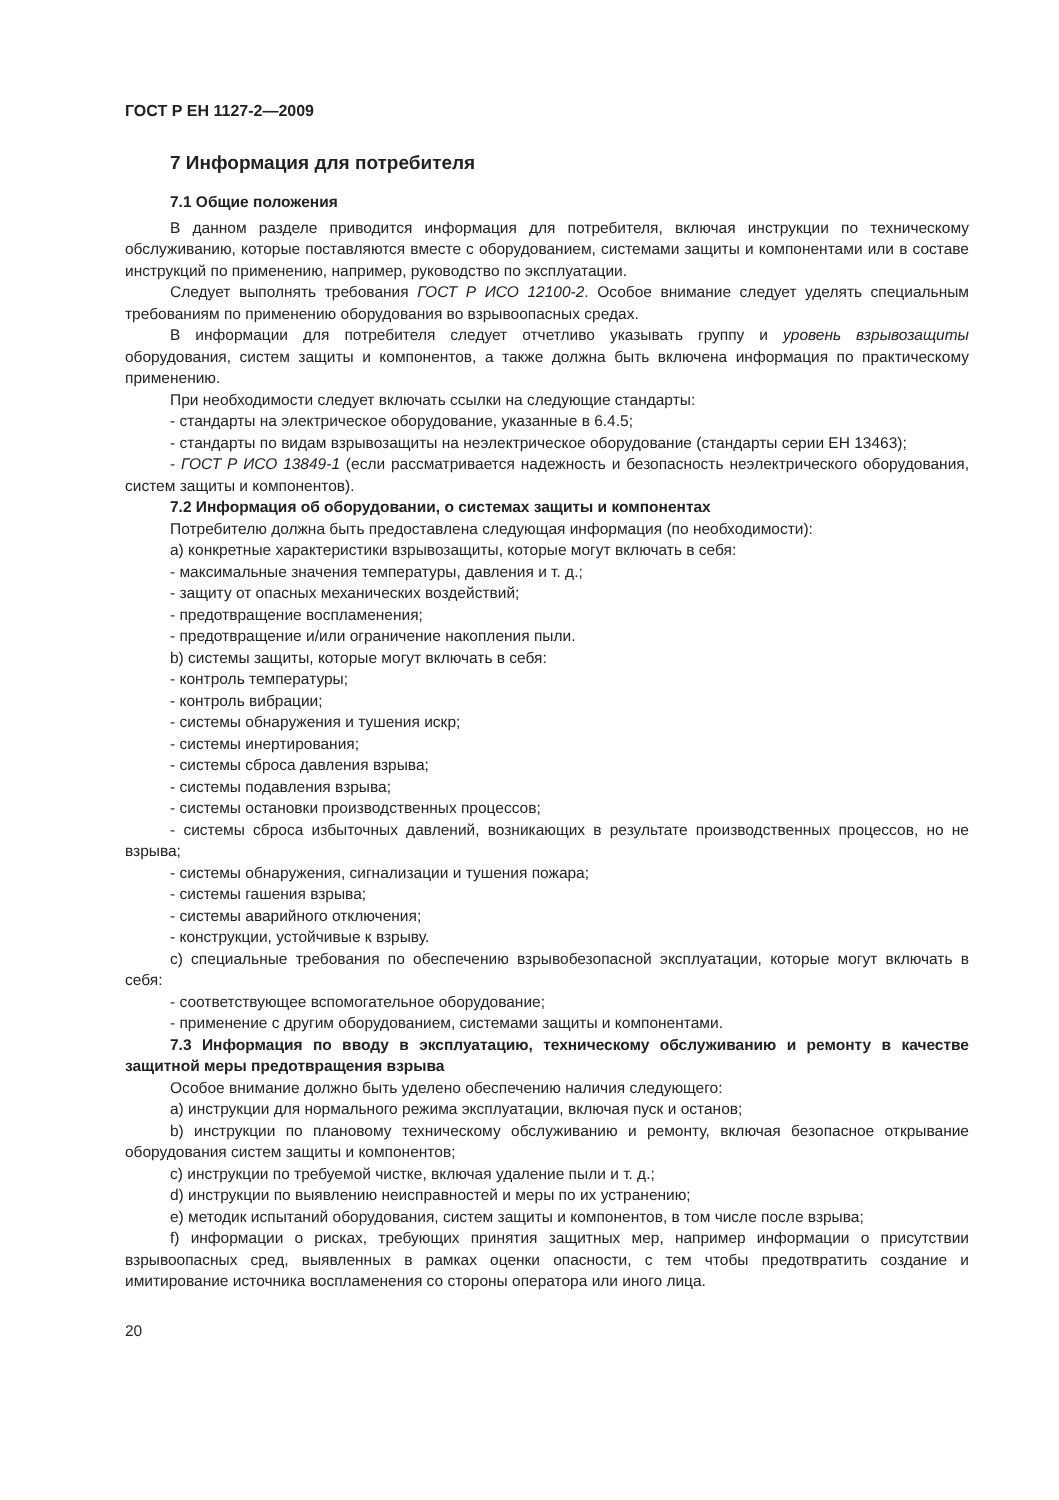ГОСТ Р ЕН 1127-2—2009
7 Информация для потребителя
7.1 Общие положения
В данном разделе приводится информация для потребителя, включая инструкции по техническому обслуживанию, которые поставляются вместе с оборудованием, системами защиты и компонентами или в составе инструкций по применению, например, руководство по эксплуатации.
Следует выполнять требования ГОСТ Р ИСО 12100-2. Особое внимание следует уделять специальным требованиям по применению оборудования во взрывоопасных средах.
В информации для потребителя следует отчетливо указывать группу и уровень взрывозащиты оборудования, систем защиты и компонентов, а также должна быть включена информация по практическому применению.
При необходимости следует включать ссылки на следующие стандарты:
- стандарты на электрическое оборудование, указанные в 6.4.5;
- стандарты по видам взрывозащиты на неэлектрическое оборудование (стандарты серии ЕН 13463);
- ГОСТ Р ИСО 13849-1 (если рассматривается надежность и безопасность неэлектрического оборудования, систем защиты и компонентов).
7.2 Информация об оборудовании, о системах защиты и компонентах
Потребителю должна быть предоставлена следующая информация (по необходимости):
a) конкретные характеристики взрывозащиты, которые могут включать в себя:
- максимальные значения температуры, давления и т. д.;
- защиту от опасных механических воздействий;
- предотвращение воспламенения;
- предотвращение и/или ограничение накопления пыли.
b) системы защиты, которые могут включать в себя:
- контроль температуры;
- контроль вибрации;
- системы обнаружения и тушения искр;
- системы инертирования;
- системы сброса давления взрыва;
- системы подавления взрыва;
- системы остановки производственных процессов;
- системы сброса избыточных давлений, возникающих в результате производственных процессов, но не взрыва;
- системы обнаружения, сигнализации и тушения пожара;
- системы гашения взрыва;
- системы аварийного отключения;
- конструкции, устойчивые к взрыву.
c) специальные требования по обеспечению взрывобезопасной эксплуатации, которые могут включать в себя:
- соответствующее вспомогательное оборудование;
- применение с другим оборудованием, системами защиты и компонентами.
7.3 Информация по вводу в эксплуатацию, техническому обслуживанию и ремонту в качестве защитной меры предотвращения взрыва
Особое внимание должно быть уделено обеспечению наличия следующего:
a) инструкции для нормального режима эксплуатации, включая пуск и останов;
b) инструкции по плановому техническому обслуживанию и ремонту, включая безопасное открывание оборудования систем защиты и компонентов;
c) инструкции по требуемой чистке, включая удаление пыли и т. д.;
d) инструкции по выявлению неисправностей и меры по их устранению;
e) методик испытаний оборудования, систем защиты и компонентов, в том числе после взрыва;
f) информации о рисках, требующих принятия защитных мер, например информации о присутствии взрывоопасных сред, выявленных в рамках оценки опасности, с тем чтобы предотвратить создание и имитирование источника воспламенения со стороны оператора или иного лица.
20